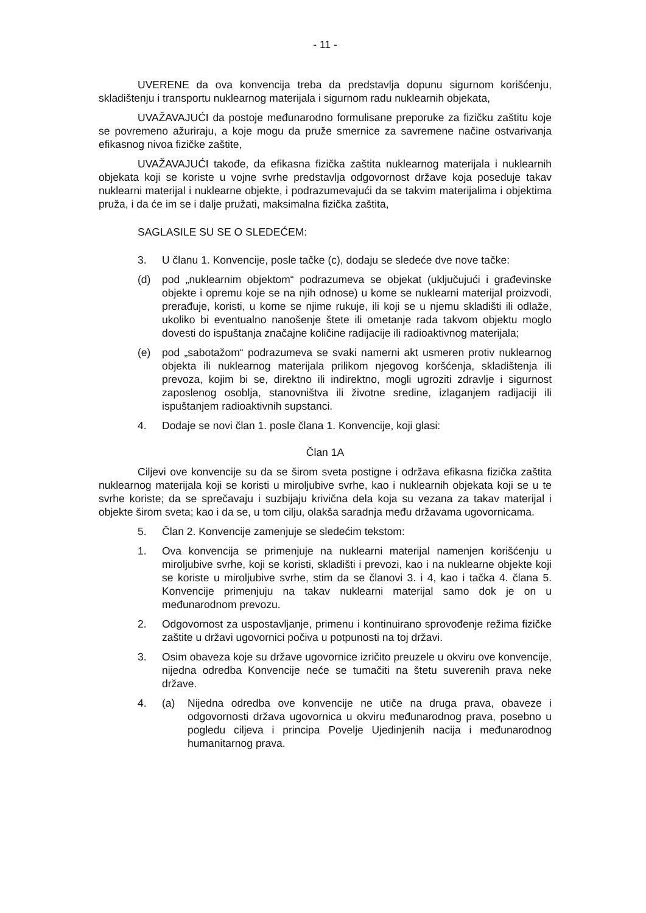- 11 -
UVERENE da ova konvencija treba da predstavlja dopunu sigurnom korišćenju, skladištenju i transportu nuklearnog materijala i sigurnom radu nuklearnih objekata,
UVAŽAVAJUĆI da postoje međunarodno formulisane preporuke za fizičku zaštitu koje se povremeno ažuriraju, a koje mogu da pruže smernice za savremene načine ostvarivanja efikasnog nivoa fizičke zaštite,
UVAŽAVAJUĆI takođe, da efikasna fizička zaštita nuklearnog materijala i nuklearnih objekata koji se koriste u vojne svrhe predstavlja odgovornost države koja poseduje takav nuklearni materijal i nuklearne objekte, i podrazumevajući da se takvim materijalima i objektima pruža, i da će im se i dalje pružati, maksimalna fizička zaštita,
SAGLASILE SU SE O SLEDEĆEM:
3. U članu 1. Konvencije, posle tačke (c), dodaju se sledeće dve nove tačke:
(d) pod „nuklearnim objektom“ podrazumeva se objekat (uključujući i građevinske objekte i opremu koje se na njih odnose) u kome se nuklearni materijal proizvodi, prerađuje, koristi, u kome se njime rukuje, ili koji se u njemu skladišti ili odlaže, ukoliko bi eventualno nanošenje štete ili ometanje rada takvom objektu moglo dovesti do ispuštanja značajne količine radijacije ili radioaktivnog materijala;
(e) pod „sabotažom“ podrazumeva se svaki namerni akt usmeren protiv nuklearnog objekta ili nuklearnog materijala prilikom njegovog koršćenja, skladištenja ili prevoza, kojim bi se, direktno ili indirektno, mogli ugroziti zdravlje i sigurnost zaposlenog osoblja, stanovništva ili životne sredine, izlaganjem radijaciji ili ispuštanjem radioaktivnih supstanci.
4. Dodaje se novi član 1. posle člana 1. Konvencije, koji glasi:
Član 1A
Ciljevi ove konvencije su da se širom sveta postigne i održava efikasna fizička zaštita nuklearnog materijala koji se koristi u miroljubive svrhe, kao i nuklearnih objekata koji se u te svrhe koriste; da se sprečavaju i suzbijaju krivična dela koja su vezana za takav materijal i objekte širom sveta; kao i da se, u tom cilju, olakša saradnja među državama ugovornicama.
5. Član 2. Konvencije zamenjuje se sledećim tekstom:
1. Ova konvencija se primenjuje na nuklearni materijal namenjen korišćenju u miroljubive svrhe, koji se koristi, skladišti i prevozi, kao i na nuklearne objekte koji se koriste u miroljubive svrhe, stim da se članovi 3. i 4, kao i tačka 4. člana 5. Konvencije primenjuju na takav nuklearni materijal samo dok je on u međunarodnom prevozu.
2. Odgovornost za uspostavljanje, primenu i kontinuirano sprovođenje režima fizičke zaštite u državi ugovornici počiva u potpunosti na toj državi.
3. Osim obaveza koje su države ugovornice izričito preuzele u okviru ove konvencije, nijedna odredba Konvencije neće se tumačiti na štetu suverenih prava neke države.
4. (a) Nijedna odredba ove konvencije ne utiče na druga prava, obaveze i odgovornosti država ugovornica u okviru međunarodnog prava, posebno u pogledu ciljeva i principa Povelje Ujedinjenih nacija i međunarodnog humanitarnog prava.